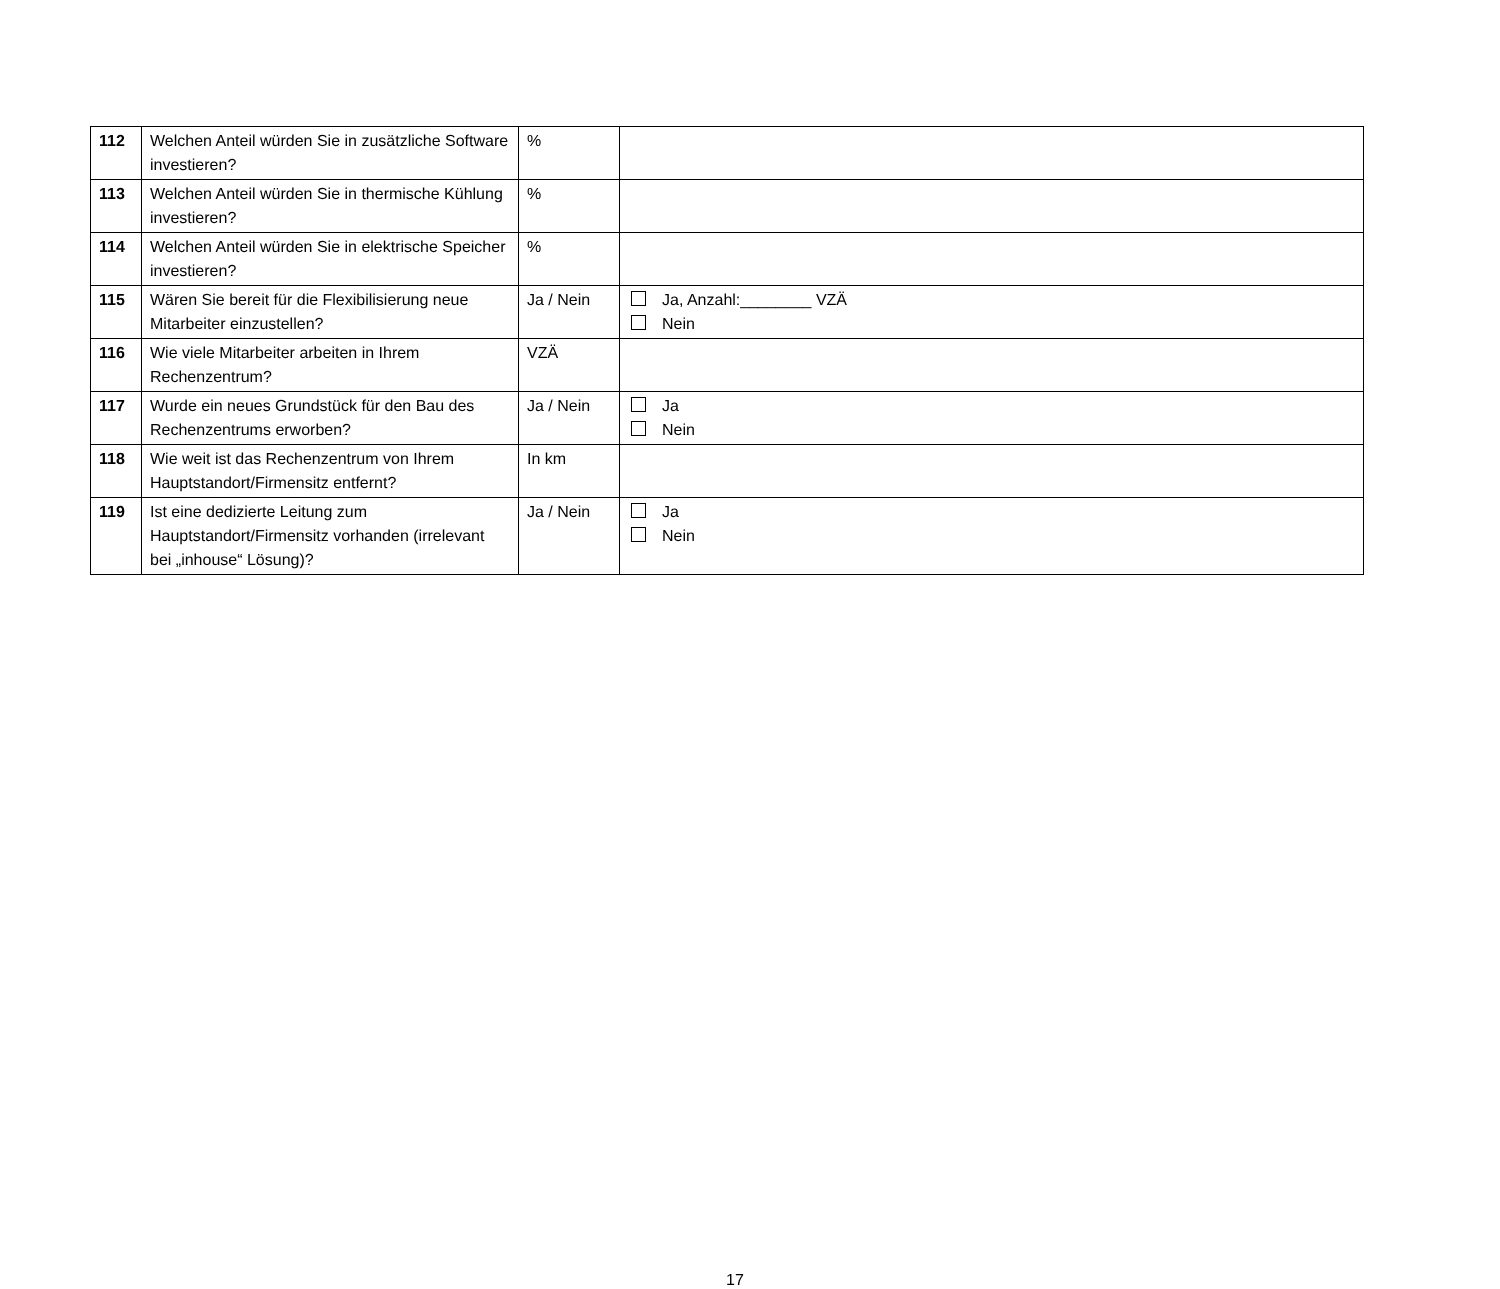| 112 | Welchen Anteil würden Sie in zusätzliche Software investieren? | % | |
| 113 | Welchen Anteil würden Sie in thermische Kühlung investieren? | % | |
| 114 | Welchen Anteil würden Sie in elektrische Speicher investieren? | % | |
| 115 | Wären Sie bereit für die Flexibilisierung neue Mitarbeiter einzustellen? | Ja / Nein | Ja, Anzahl:________ VZÄ Nein |
| 116 | Wie viele Mitarbeiter arbeiten in Ihrem Rechenzentrum? | VZÄ | |
| 117 | Wurde ein neues Grundstück für den Bau des Rechenzentrums erworben? | Ja / Nein | Ja Nein |
| 118 | Wie weit ist das Rechenzentrum von Ihrem Hauptstandort/Firmensitz entfernt? | In km | |
| 119 | Ist eine dedizierte Leitung zum Hauptstandort/Firmensitz vorhanden (irrelevant bei „inhouse“ Lösung)? | Ja / Nein | Ja Nein |
17